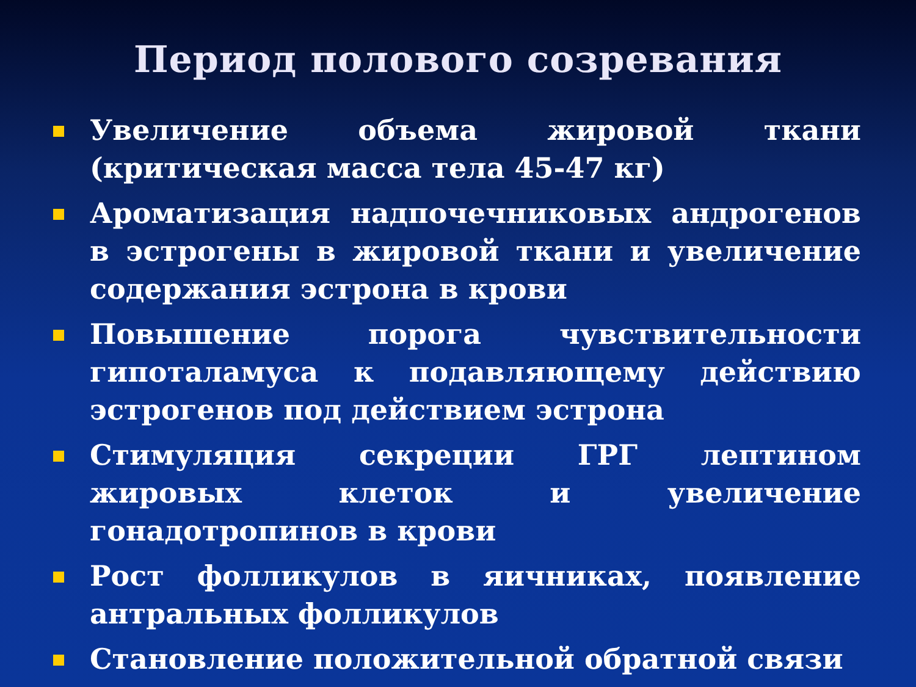Период полового созревания
Увеличение объема жировой ткани (критическая масса тела 45-47 кг)
Ароматизация надпочечниковых андрогенов в эстрогены в жировой ткани и увеличение содержания эстрона в крови
Повышение порога чувствительности гипоталамуса к подавляющему действию эстрогенов под действием эстрона
Стимуляция секреции ГРГ лептином жировых клеток и увеличение гонадотропинов в крови
Рост фолликулов в яичниках, появление антральных фолликулов
Становление положительной обратной связи